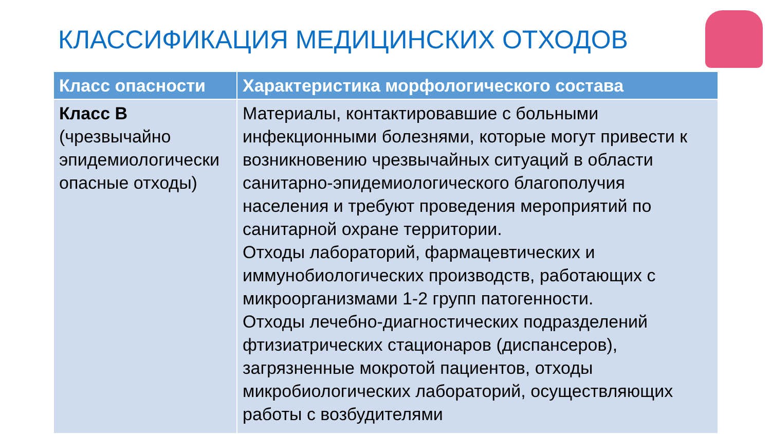КЛАССИФИКАЦИЯ МЕДИЦИНСКИХ ОТХОДОВ
| Класс опасности | Характеристика морфологического состава |
| --- | --- |
| Класс В (чрезвычайно эпидемиологически опасные отходы) | Материалы, контактировавшие с больными инфекционными болезнями, которые могут привести к возникновению чрезвычайных ситуаций в области санитарно-эпидемиологического благополучия населения и требуют проведения мероприятий по санитарной охране территории. Отходы лабораторий, фармацевтических и иммунобиологических производств, работающих с микроорганизмами 1-2 групп патогенности. Отходы лечебно-диагностических подразделений фтизиатрических стационаров (диспансеров), загрязненные мокротой пациентов, отходы микробиологических лабораторий, осуществляющих работы с возбудителями |